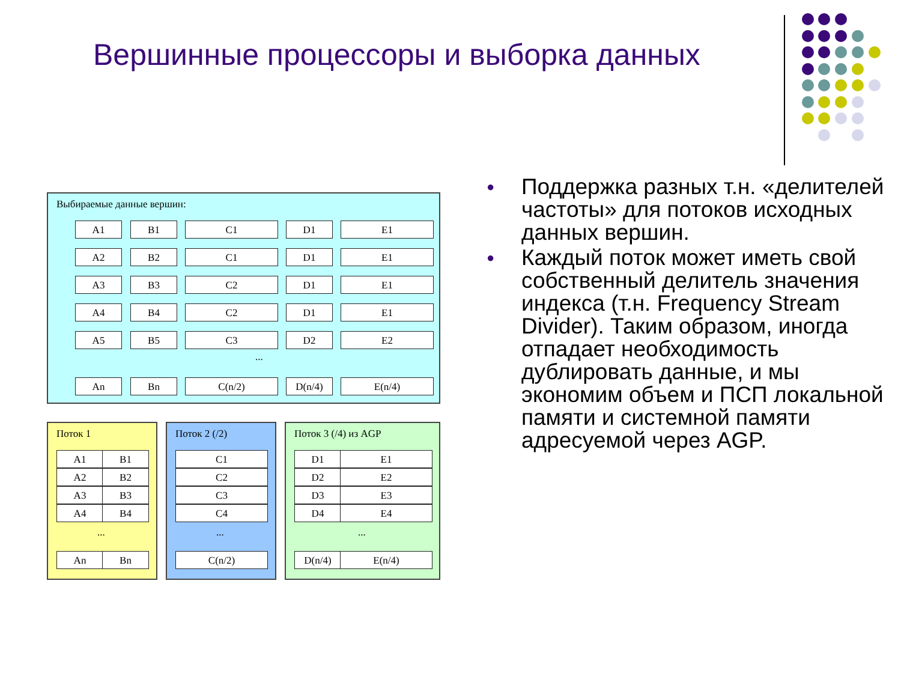Вершинные процессоры и выборка данных
Выбираемые данные вершин:
A1 B1 C1 D1 E1
A2 B2 C1 D1 E1
A3 B3 C2 D1 E1
A4 B4 C2 D1 E1
A5 B5 C3 D2 E2
...
An Bn C(n/2) D(n/4) E(n/4)
Поток 1
A1 B1
A2 B2
A3 B3
A4 B4
...
An Bn
Поток 2 (/2)
C1
C2
C3
C4
...
C(n/2)
Поток 3 (/4) из AGP
D1 E1
D2 E2
D3 E3
D4 E4
...
D(n/4) E(n/4)
● Поддержка разных т.н. «делителей частоты» для потоков исходных данных вершин.
● Каждый поток может иметь свой собственный делитель значения индекса (т.н. Frequency Stream Divider). Таким образом, иногда отпадает необходимость дублировать данные, и мы экономим объем и ПСП локальной памяти и системной памяти адресуемой через AGP.